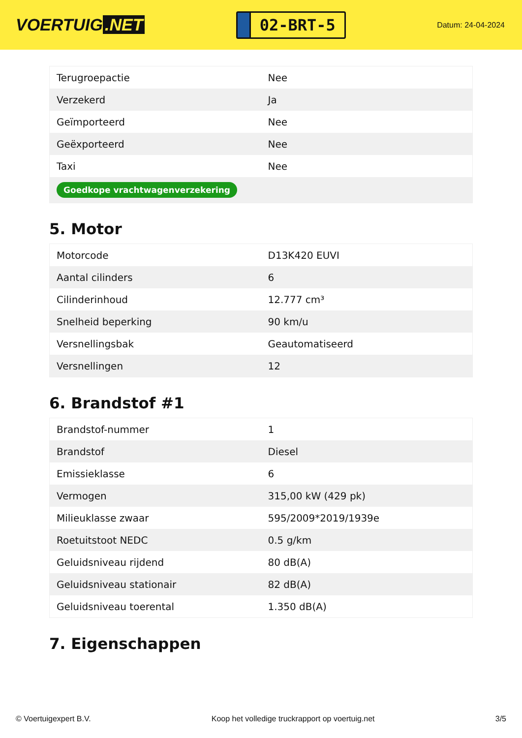VOERTUIG.NET
02-BRT-5
Datum: 24-04-2024
| Terugroepactie | Nee |
| Verzekerd | Ja |
| Geïmporteerd | Nee |
| Geëxporteerd | Nee |
| Taxi | Nee |
| Goedkope vrachtwagenverzekering | |
5. Motor
| Motorcode | D13K420 EUVI |
| Aantal cilinders | 6 |
| Cilinderinhoud | 12.777 cm³ |
| Snelheid beperking | 90 km/u |
| Versnellingsbak | Geautomatiseerd |
| Versnellingen | 12 |
6. Brandstof #1
| Brandstof-nummer | 1 |
| Brandstof | Diesel |
| Emissieklasse | 6 |
| Vermogen | 315,00 kW (429 pk) |
| Milieuklasse zwaar | 595/2009*2019/1939e |
| Roetuitstoot NEDC | 0.5 g/km |
| Geluidsniveau rijdend | 80 dB(A) |
| Geluidsniveau stationair | 82 dB(A) |
| Geluidsniveau toerental | 1.350 dB(A) |
7. Eigenschappen
© Voertuigexpert B.V. Koop het volledige truckrapport op voertuig.net 3/5